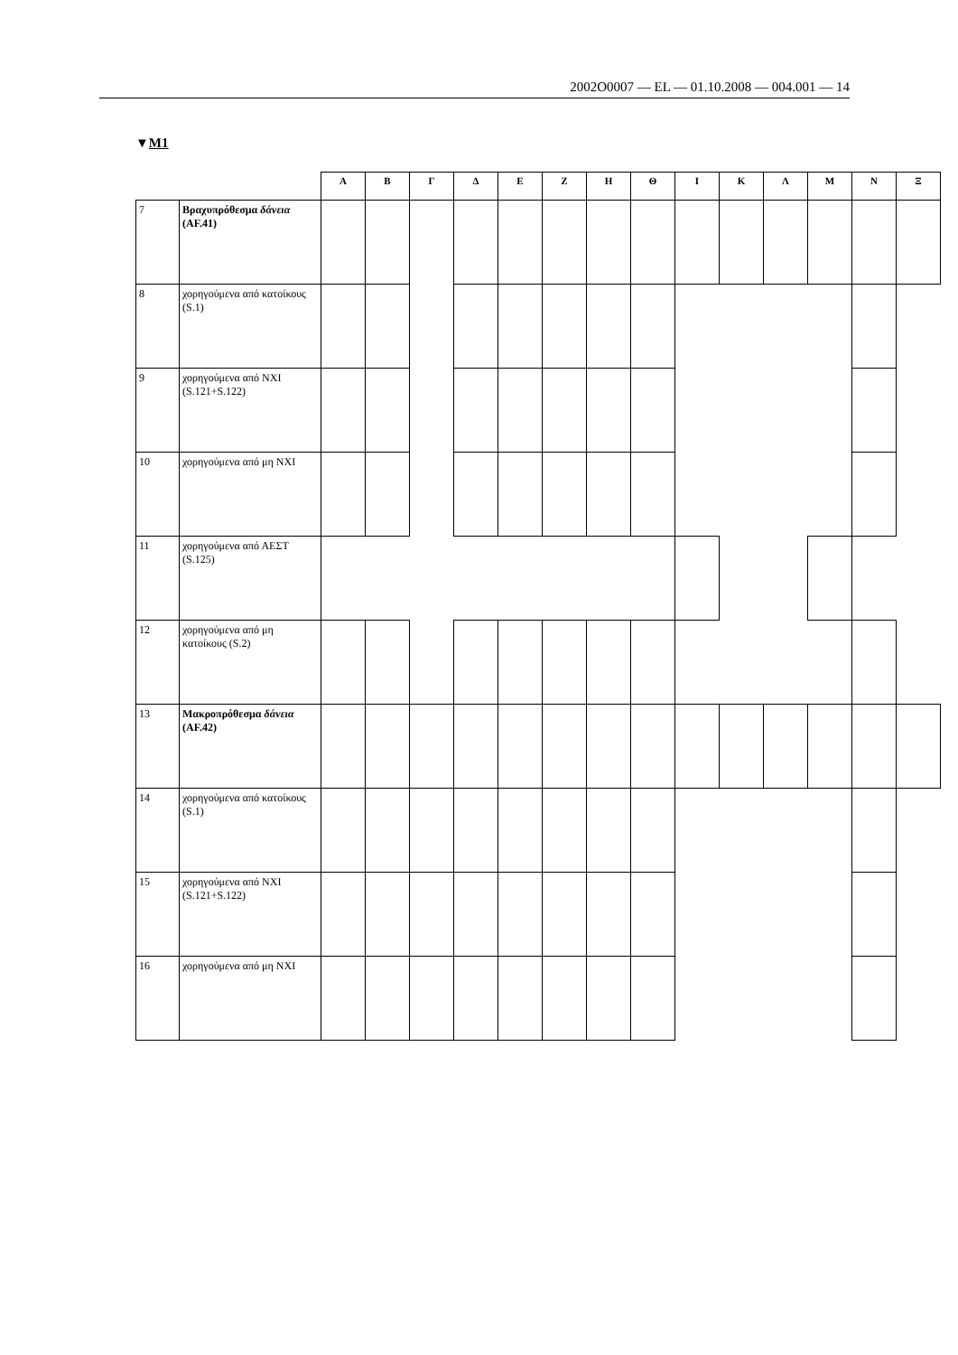2002O0007 — EL — 01.10.2008 — 004.001 — 14
▼M1
| | | Α | Β | Γ | Δ | Ε | Ζ | Η | Θ | Ι | Κ | Λ | Μ | Ν | Ξ |
| --- | --- | --- | --- | --- | --- | --- | --- | --- | --- | --- | --- | --- | --- | --- | --- |
| 7 | Βραχυπρόθεσμα δάνεια (AF.41) | | | | | | | | | | | | | | |
| 8 | χορηγούμενα από κατοίκους (S.1) | | | | | | | | | | | | | | |
| 9 | χορηγούμενα από ΝΧΙ (S.121+S.122) | | | | | | | | | | | | | | |
| 10 | χορηγούμενα από μη ΝΧΙ | | | | | | | | | | | | | | |
| 11 | χορηγούμενα από ΑΕΣΤ (S.125) | | | | | | | | | | | | | | |
| 12 | χορηγούμενα από μη κατοίκους (S.2) | | | | | | | | | | | | | | |
| 13 | Μακροπρόθεσμα δάνεια (AF.42) | | | | | | | | | | | | | | |
| 14 | χορηγούμενα από κατοίκους (S.1) | | | | | | | | | | | | | | |
| 15 | χορηγούμενα από ΝΧΙ (S.121+S.122) | | | | | | | | | | | | | | |
| 16 | χορηγούμενα από μη ΝΧΙ | | | | | | | | | | | | | | |